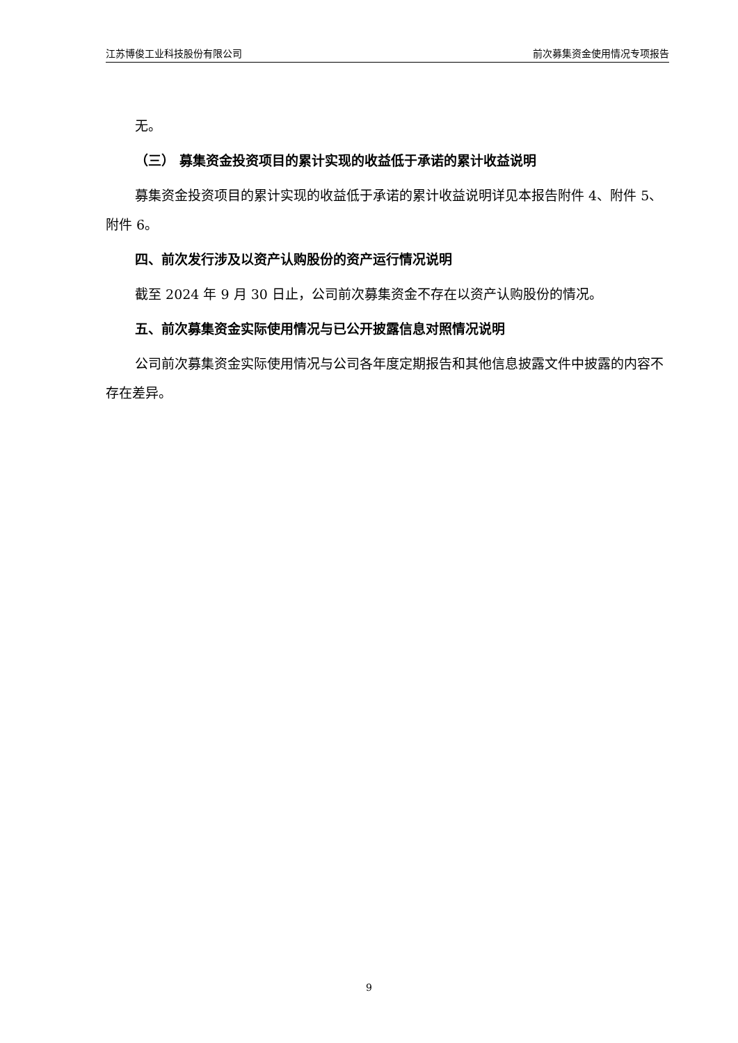江苏博俊工业科技股份有限公司 前次募集资金使用情况专项报告
无。
（三） 募集资金投资项目的累计实现的收益低于承诺的累计收益说明
募集资金投资项目的累计实现的收益低于承诺的累计收益说明详见本报告附件 4、附件 5、附件 6。
四、前次发行涉及以资产认购股份的资产运行情况说明
截至 2024 年 9 月 30 日止，公司前次募集资金不存在以资产认购股份的情况。
五、前次募集资金实际使用情况与已公开披露信息对照情况说明
公司前次募集资金实际使用情况与公司各年度定期报告和其他信息披露文件中披露的内容不存在差异。
9